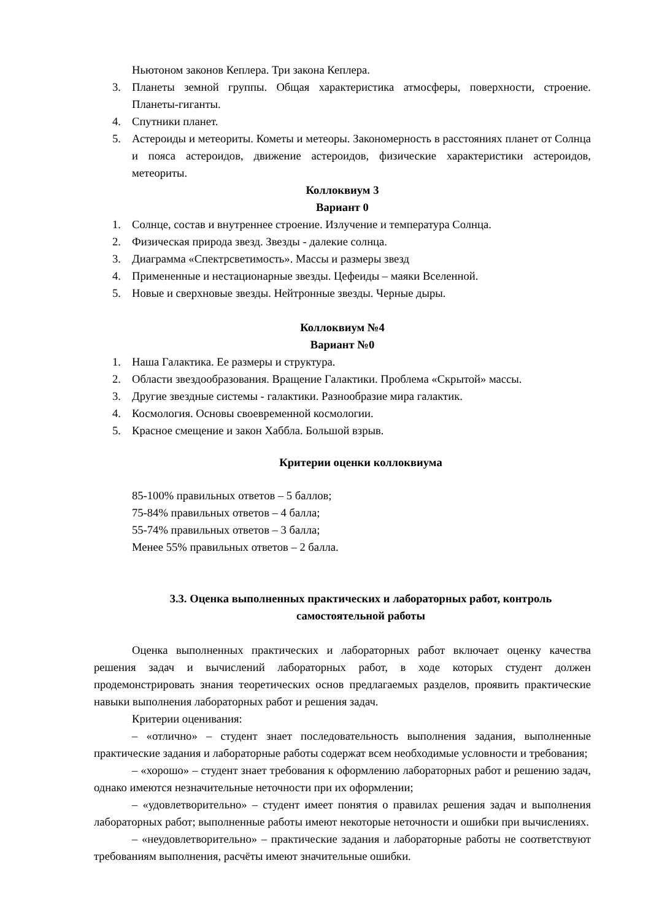Ньютоном законов Кеплера. Три закона Кеплера.
3. Планеты земной группы. Общая характеристика атмосферы, поверхности, строение. Планеты-гиганты.
4. Спутники планет.
5. Астероиды и метеориты. Кометы и метеоры. Закономерность в расстояниях планет от Солнца и пояса астероидов, движение астероидов, физические характеристики астероидов, метеориты.
Коллоквиум 3
Вариант 0
1. Солнце, состав и внутреннее строение. Излучение и температура Солнца.
2. Физическая природа звезд. Звезды - далекие солнца.
3. Диаграмма «Спектрсветимость». Массы и размеры звезд
4. Примененные и нестационарные звезды. Цефеиды – маяки Вселенной.
5. Новые и сверхновые звезды. Нейтронные звезды. Черные дыры.
Коллоквиум №4
Вариант №0
1. Наша Галактика. Ее размеры и структура.
2. Области звездообразования. Вращение Галактики. Проблема «Скрытой» массы.
3. Другие звездные системы - галактики. Разнообразие мира галактик.
4. Космология. Основы своевременной космологии.
5. Красное смещение и закон Хаббла. Большой взрыв.
Критерии оценки коллоквиума
85-100% правильных ответов – 5 баллов;
75-84% правильных ответов – 4 балла;
55-74% правильных ответов – 3 балла;
Менее 55% правильных ответов – 2 балла.
3.3. Оценка выполненных практических и лабораторных работ, контроль самостоятельной работы
Оценка выполненных практических и лабораторных работ включает оценку качества решения задач и вычислений лабораторных работ, в ходе которых студент должен продемонстрировать знания теоретических основ предлагаемых разделов, проявить практические навыки выполнения лабораторных работ и решения задач.
Критерии оценивания:
– «отлично» – студент знает последовательность выполнения задания, выполненные практические задания и лабораторные работы содержат всем необходимые условности и требования;
– «хорошо» – студент знает требования к оформлению лабораторных работ и решению задач, однако имеются незначительные неточности при их оформлении;
– «удовлетворительно» – студент имеет понятия о правилах решения задач и выполнения лабораторных работ; выполненные работы имеют некоторые неточности и ошибки при вычислениях.
– «неудовлетворительно» – практические задания и лабораторные работы не соответствуют требованиям выполнения, расчёты имеют значительные ошибки.